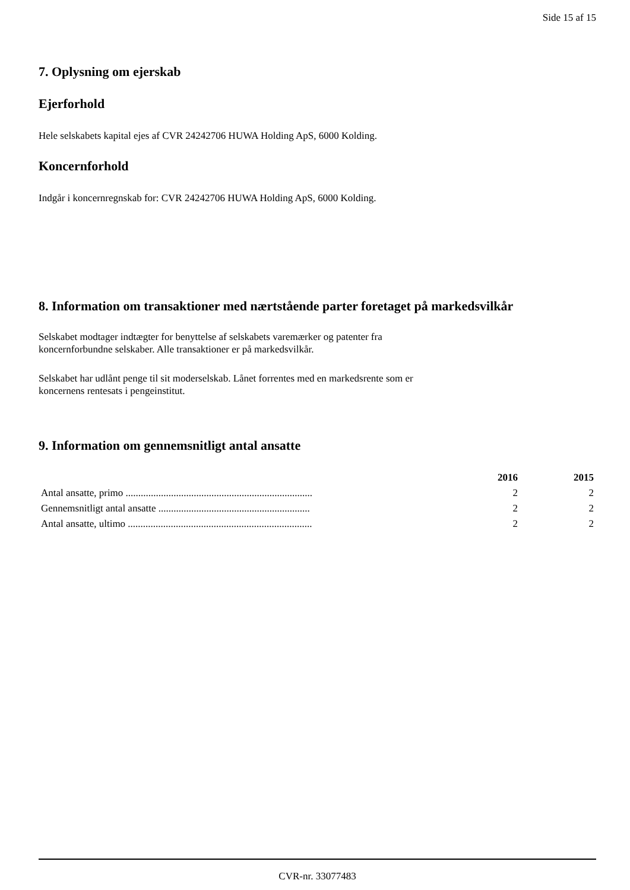Side 15 af 15
7. Oplysning om ejerskab
Ejerforhold
Hele selskabets kapital ejes af CVR 24242706 HUWA Holding ApS, 6000 Kolding.
Koncernforhold
Indgår i koncernregnskab for: CVR 24242706 HUWA Holding ApS, 6000 Kolding.
8. Information om transaktioner med nærtstående parter foretaget på markedsvilkår
Selskabet modtager indtægter for benyttelse af selskabets varemærker og patenter fra
koncernforbundne selskaber. Alle transaktioner er på markedsvilkår.
Selskabet har udlånt penge til sit moderselskab. Lånet forrentes med en markedsrente som er
koncernens rentesats i pengeinstitut.
9. Information om gennemsnitligt antal ansatte
| | 2016 | 2015 |
| --- | --- | --- |
| Antal ansatte, primo .......................................................................... | 2 | 2 |
| Gennemsnitligt antal ansatte ............................................................ | 2 | 2 |
| Antal ansatte, ultimo ......................................................................... | 2 | 2 |
CVR-nr. 33077483